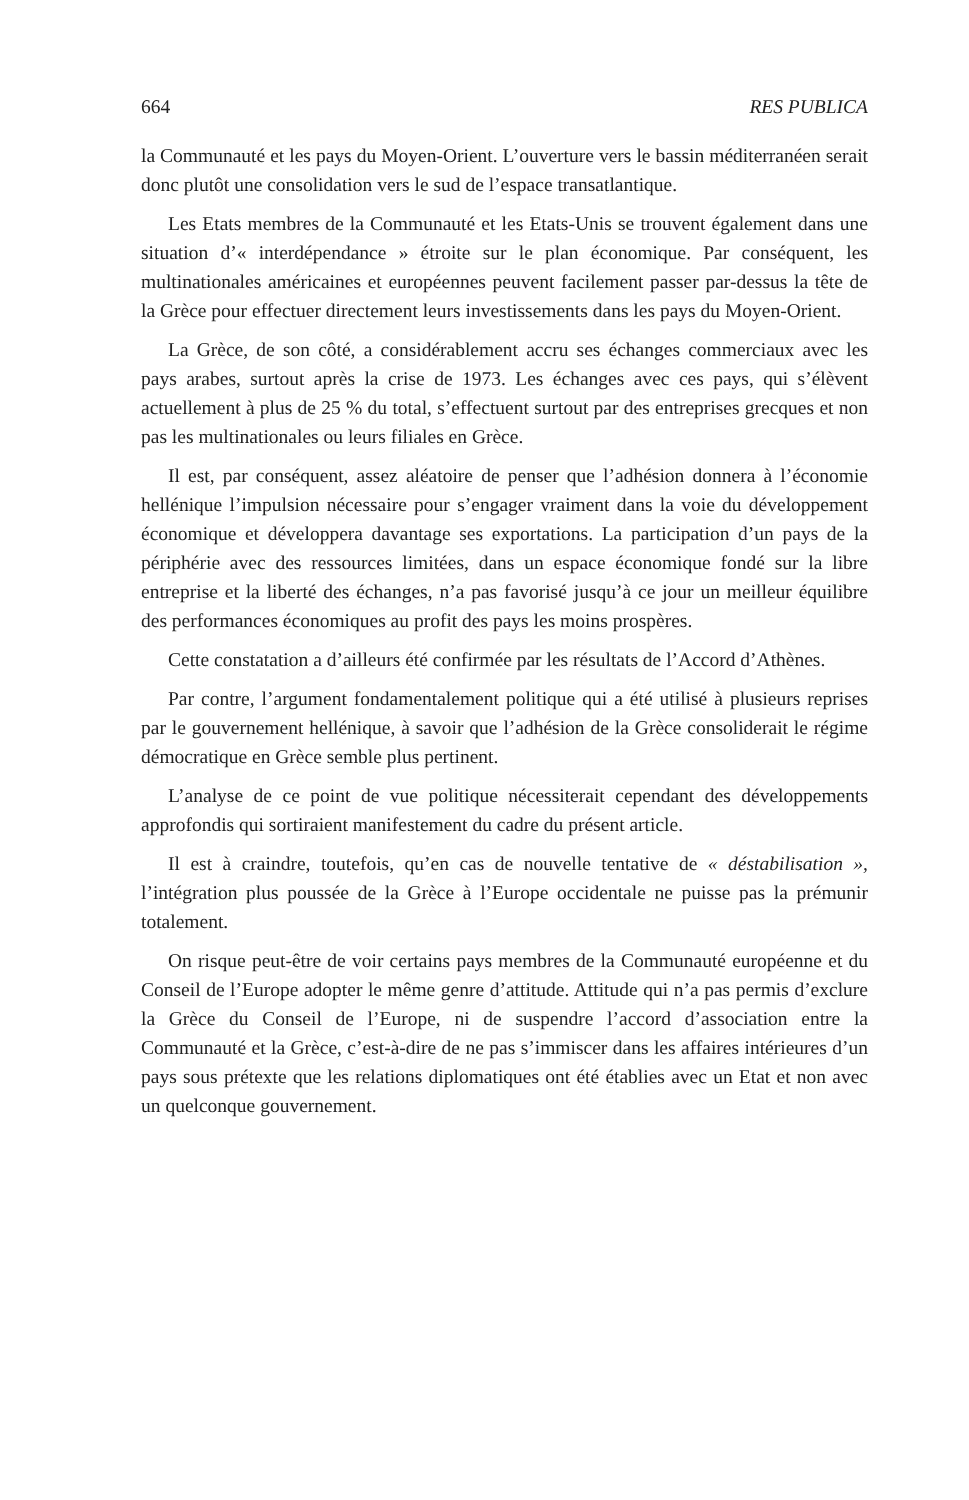664 RES PUBLICA
la Communauté et les pays du Moyen-Orient. L’ouverture vers le bassin méditerranéen serait donc plutôt une consolidation vers le sud de l’espace transatlantique.
Les Etats membres de la Communauté et les Etats-Unis se trouvent également dans une situation d’« interdépendance » étroite sur le plan économique. Par conséquent, les multinationales américaines et européennes peuvent facilement passer par-dessus la tête de la Grèce pour effectuer directement leurs investissements dans les pays du Moyen-Orient.
La Grèce, de son côté, a considérablement accru ses échanges commerciaux avec les pays arabes, surtout après la crise de 1973. Les échanges avec ces pays, qui s’élèvent actuellement à plus de 25 % du total, s’effectuent surtout par des entreprises grecques et non pas les multinationales ou leurs filiales en Grèce.
Il est, par conséquent, assez aléatoire de penser que l’adhésion donnera à l’économie hellénique l’impulsion nécessaire pour s’engager vraiment dans la voie du développement économique et développera davantage ses exportations. La participation d’un pays de la périphérie avec des ressources limitées, dans un espace économique fondé sur la libre entreprise et la liberté des échanges, n’a pas favorisé jusqu’à ce jour un meilleur équilibre des performances économiques au profit des pays les moins prospères.
Cette constatation a d’ailleurs été confirmée par les résultats de l’Accord d’Athènes.
Par contre, l’argument fondamentalement politique qui a été utilisé à plusieurs reprises par le gouvernement hellénique, à savoir que l’adhésion de la Grèce consoliderait le régime démocratique en Grèce semble plus pertinent.
L’analyse de ce point de vue politique nécessiterait cependant des développements approfondis qui sortiraient manifestement du cadre du présent article.
Il est à craindre, toutefois, qu’en cas de nouvelle tentative de « déstabilisation », l’intégration plus poussée de la Grèce à l’Europe occidentale ne puisse pas la prémunir totalement.
On risque peut-être de voir certains pays membres de la Communauté européenne et du Conseil de l’Europe adopter le même genre d’attitude. Attitude qui n’a pas permis d’exclure la Grèce du Conseil de l’Europe, ni de suspendre l’accord d’association entre la Communauté et la Grèce, c’est-à-dire de ne pas s’immiscer dans les affaires intérieures d’un pays sous prétexte que les relations diplomatiques ont été établies avec un Etat et non avec un quelconque gouvernement.